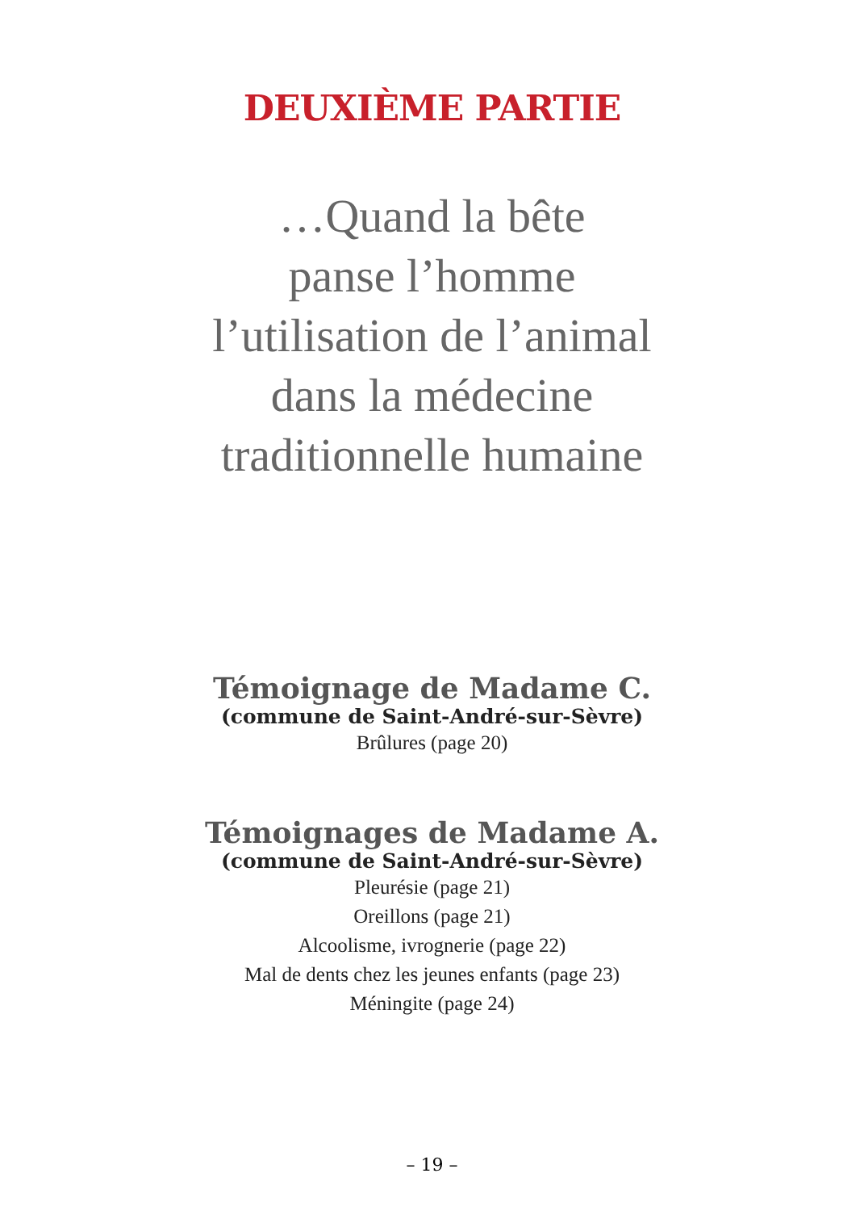DEUXIÈME PARTIE
…Quand la bête
panse l’homme
l’utilisation de l’animal
dans la médecine
traditionnelle humaine
Témoignage de Madame C.
(commune de Saint-André-sur-Sèvre)
Brûlures (page 20)
Témoignages de Madame A.
(commune de Saint-André-sur-Sèvre)
Pleurésie (page 21)
Oreillons (page 21)
Alcoolisme, ivrognerie (page 22)
Mal de dents chez les jeunes enfants (page 23)
Méningite (page 24)
– 19 –